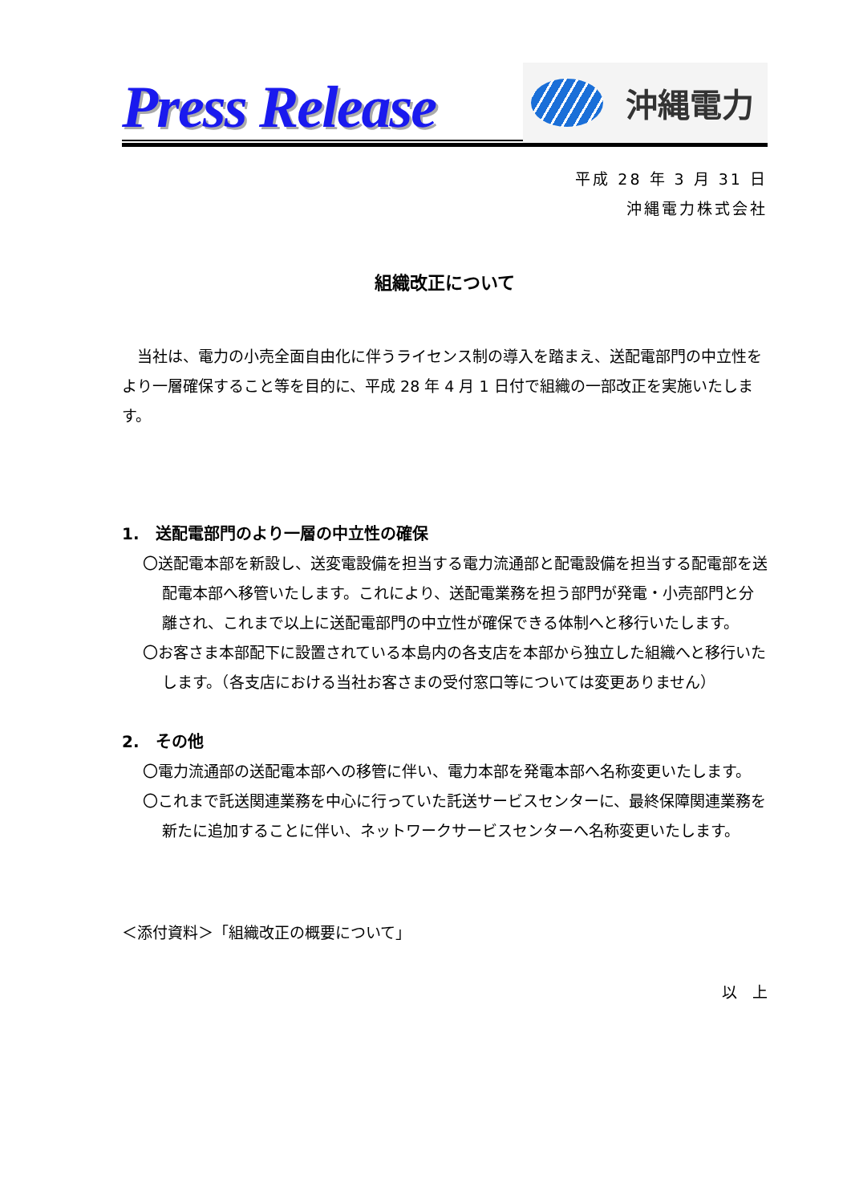Press Release
沖縄電力
平成 28 年 3 月 31 日
沖縄電力株式会社
組織改正について
　当社は、電力の小売全面自由化に伴うライセンス制の導入を踏まえ、送配電部門の中立性をより一層確保すること等を目的に、平成 28 年 4 月 1 日付で組織の一部改正を実施いたします。
1.　送配電部門のより一層の中立性の確保
〇送配電本部を新設し、送変電設備を担当する電力流通部と配電設備を担当する配電部を送配電本部へ移管いたします。これにより、送配電業務を担う部門が発電・小売部門と分離され、これまで以上に送配電部門の中立性が確保できる体制へと移行いたします。
〇お客さま本部配下に設置されている本島内の各支店を本部から独立した組織へと移行いたします。（各支店における当社お客さまの受付窓口等については変更ありません）
2.　その他
〇電力流通部の送配電本部への移管に伴い、電力本部を発電本部へ名称変更いたします。
〇これまで託送関連業務を中心に行っていた託送サービスセンターに、最終保障関連業務を新たに追加することに伴い、ネットワークサービスセンターへ名称変更いたします。
＜添付資料＞「組織改正の概要について」
以　上